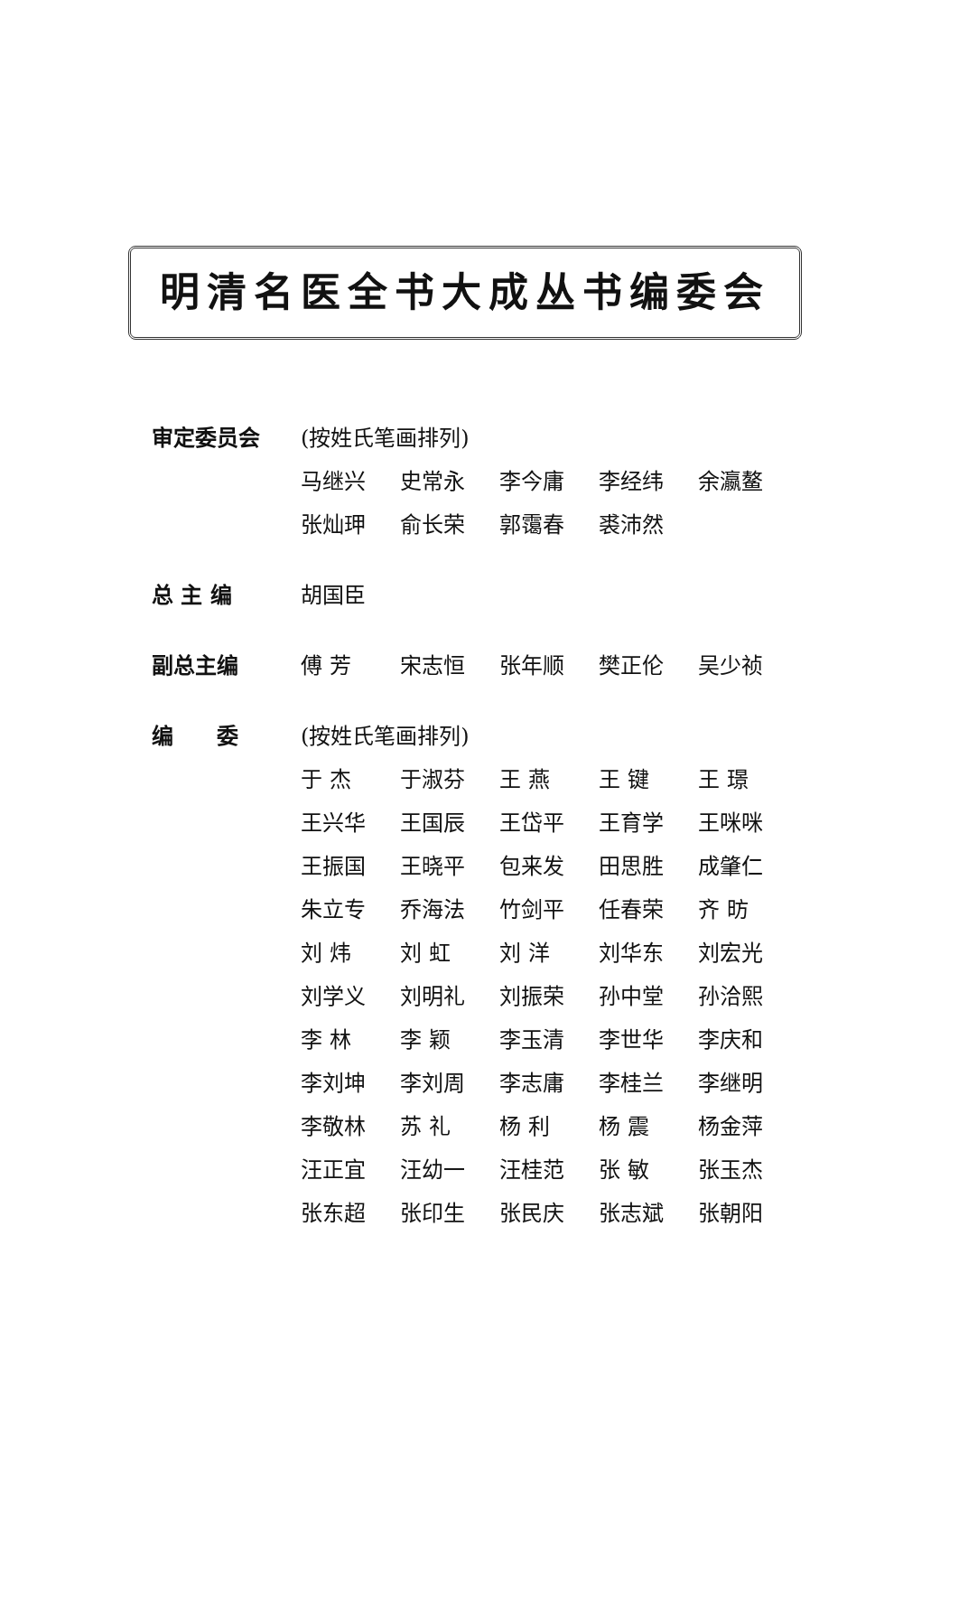明清名医全书大成丛书编委会
审定委员会 (按姓氏笔画排列)
马继兴 史常永 李今庸 李经纬 余瀛鳌
张灿玾 俞长荣 郭霭春 裘沛然
总 主 编 胡国臣
副总主编 傅 芳 宋志恒 张年顺 樊正伦 吴少祯
编　　委
(按姓氏笔画排列)
于 杰 于淑芬 王 燕 王 键 王 璟
王兴华 王国辰 王岱平 王育学 王咪咪
王振国 王晓平 包来发 田思胜 成肇仁
朱立专 乔海法 竹剑平 任春荣 齐 昉
刘 炜 刘 虹 刘 洋 刘华东 刘宏光
刘学义 刘明礼 刘振荣 孙中堂 孙洽熙
李 林 李 颖 李玉清 李世华 李庆和
李刘坤 李刘周 李志庸 李桂兰 李继明
李敬林 苏 礼 杨 利 杨 震 杨金萍
汪正宜 汪幼一 汪桂范 张 敏 张玉杰
张东超 张印生 张民庆 张志斌 张朝阳